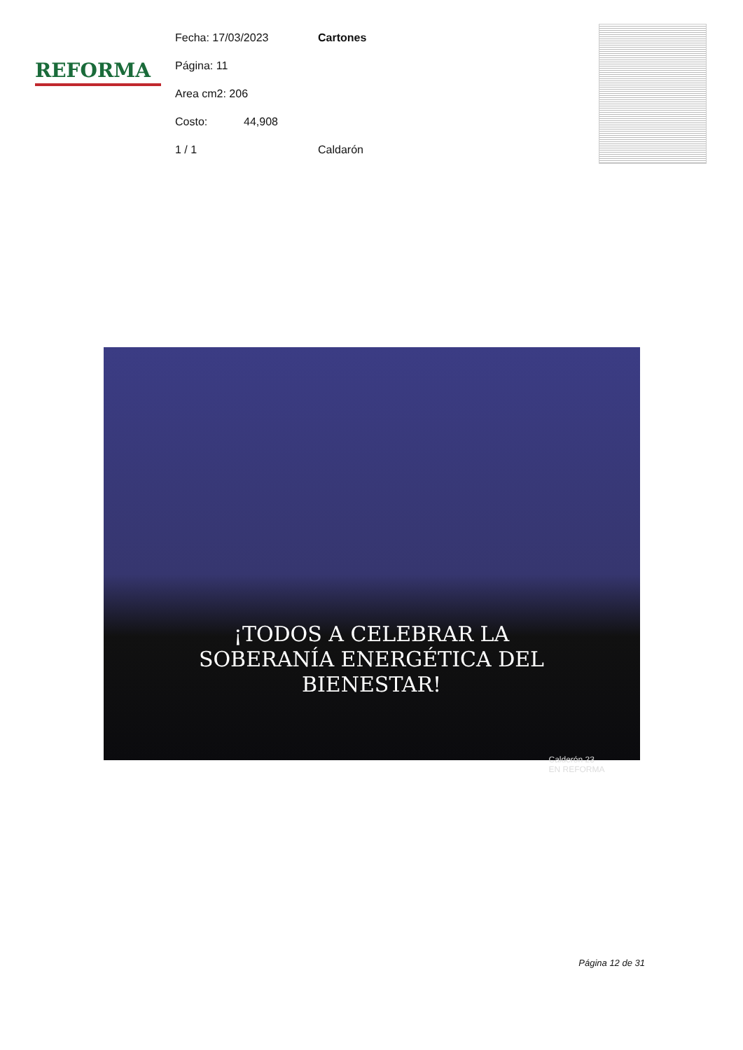REFORMA
Fecha: 17/03/2023 Cartones
Página: 11
Area cm2: 206
Costo: 44,908
1 / 1 Caldarón
¡TODOS A CELEBRAR LA
SOBERANÍA ENERGÉTICA DEL
BIENESTAR!
Calderón 23
EN REFORMA
Página 12 de 31